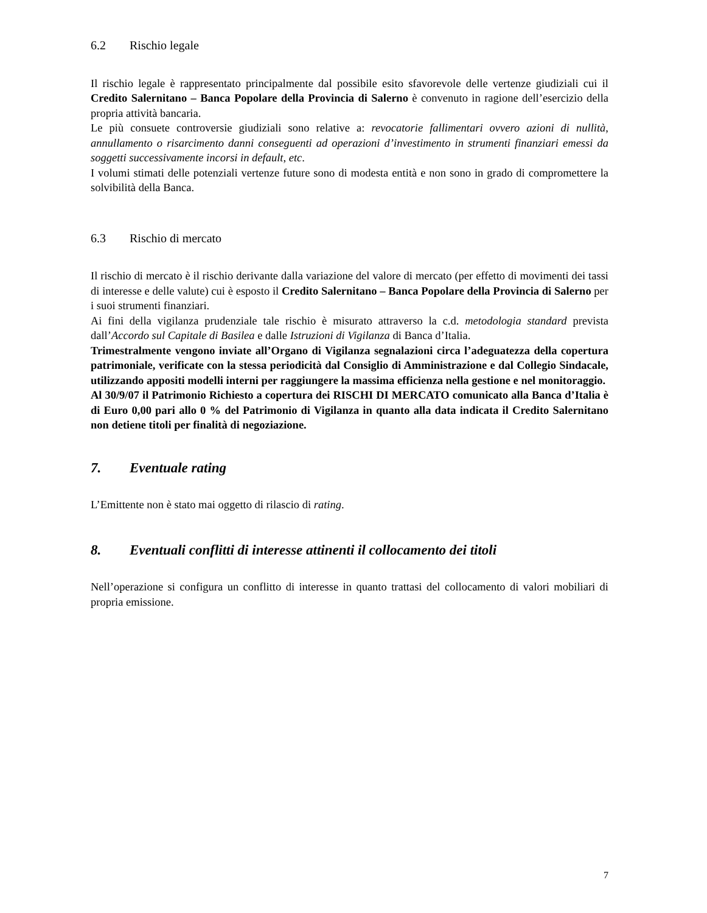6.2 Rischio legale
Il rischio legale è rappresentato principalmente dal possibile esito sfavorevole delle vertenze giudiziali cui il Credito Salernitano – Banca Popolare della Provincia di Salerno è convenuto in ragione dell’esercizio della propria attività bancaria.
Le più consuete controversie giudiziali sono relative a: revocatorie fallimentari ovvero azioni di nullità, annullamento o risarcimento danni conseguenti ad operazioni d’investimento in strumenti finanziari emessi da soggetti successivamente incorsi in default, etc.
I volumi stimati delle potenziali vertenze future sono di modesta entità e non sono in grado di compromettere la solvibilità della Banca.
6.3 Rischio di mercato
Il rischio di mercato è il rischio derivante dalla variazione del valore di mercato (per effetto di movimenti dei tassi di interesse e delle valute) cui è esposto il Credito Salernitano – Banca Popolare della Provincia di Salerno per i suoi strumenti finanziari.
Ai fini della vigilanza prudenziale tale rischio è misurato attraverso la c.d. metodologia standard prevista dall’Accordo sul Capitale di Basilea e dalle Istruzioni di Vigilanza di Banca d’Italia.
Trimestralmente vengono inviate all’Organo di Vigilanza segnalazioni circa l’adeguatezza della copertura patrimoniale, verificate con la stessa periodicità dal Consiglio di Amministrazione e dal Collegio Sindacale, utilizzando appositi modelli interni per raggiungere la massima efficienza nella gestione e nel monitoraggio.
Al 30/9/07 il Patrimonio Richiesto a copertura dei RISCHI DI MERCATO comunicato alla Banca d’Italia è di Euro 0,00 pari allo 0 % del Patrimonio di Vigilanza in quanto alla data indicata il Credito Salernitano non detiene titoli per finalità di negoziazione.
7. Eventuale rating
L’Emittente non è stato mai oggetto di rilascio di rating.
8. Eventuali conflitti di interesse attinenti il collocamento dei titoli
Nell’operazione si configura un conflitto di interesse in quanto trattasi del collocamento di valori mobiliari di propria emissione.
7